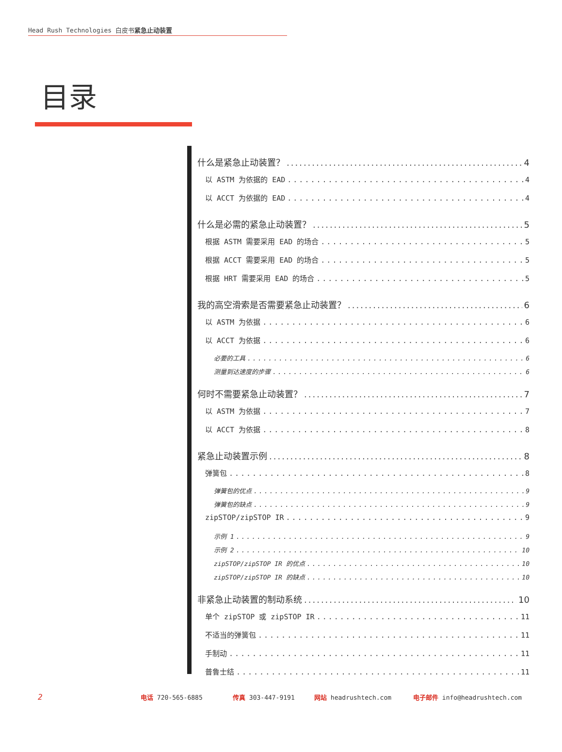Head Rush Technologies 白皮书紧急止动装置
目录
什么是紧急止动装置？ 4
以 ASTM 为依据的 EAD 4
以 ACCT 为依据的 EAD 4
什么是必需的紧急止动装置？ 5
根据 ASTM 需要采用 EAD 的场合 5
根据 ACCT 需要采用 EAD 的场合 5
根据 HRT 需要采用 EAD 的场合 5
我的高空滑索是否需要紧急止动装置？ 6
以 ASTM 为依据 6
以 ACCT 为依据 6
必要的工具 6
测量到达速度的步骤 6
何时不需要紧急止动装置？ 7
以 ASTM 为依据 7
以 ACCT 为依据 8
紧急止动装置示例 8
弹簧包 8
弹簧包的优点 9
弹簧包的缺点 9
zipSTOP/zipSTOP IR 9
示例 1 9
示例 2 10
zipSTOP/zipSTOP IR 的优点 10
zipSTOP/zipSTOP IR 的缺点 10
非紧急止动装置的制动系统 10
单个 zipSTOP 或 zipSTOP IR 11
不适当的弹簧包 11
手制动 11
普鲁士结 11
2 电话 720-565-6885 传真 303-447-9191 网站 headrushtech.com 电子邮件 info@headrushtech.com